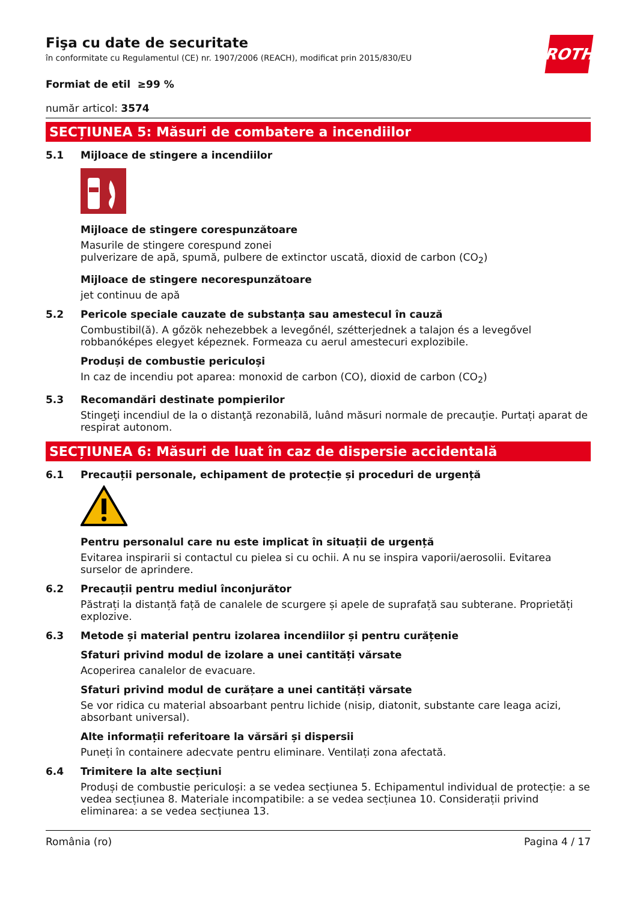ROTH
Fişa cu date de securitate
în conformitate cu Regulamentul (CE) nr. 1907/2006 (REACH), modificat prin 2015/830/EU
Formiat de etil ≥99 %
număr articol: 3574
SECȚIUNEA 5: Măsuri de combatere a incendiilor
5.1 Mijloace de stingere a incendiilor
Mijloace de stingere corespunzătoare
Masurile de stingere corespund zonei
pulverizare de apă, spumă, pulbere de extinctor uscată, dioxid de carbon (CO<sub>2</sub>)
Mijloace de stingere necorespunzătoare
jet continuu de apă
5.2 Pericole speciale cauzate de substanța sau amestecul în cauză
Combustibil(ă). A gőzök nehezebbek a levegőnél, szétterjednek a talajon és a levegővel robbanóképes elegyet képeznek. Formeaza cu aerul amestecuri explozibile.
Produși de combustie periculoși
In caz de incendiu pot aparea: monoxid de carbon (CO), dioxid de carbon (CO<sub>2</sub>)
5.3 Recomandări destinate pompierilor
Stingeţi incendiul de la o distanţă rezonabilă, luând măsuri normale de precauţie. Purtați aparat de respirat autonom.
SECȚIUNEA 6: Măsuri de luat în caz de dispersie accidentală
6.1 Precauții personale, echipament de protecție și proceduri de urgență
Pentru personalul care nu este implicat în situații de urgență
Evitarea inspirarii si contactul cu pielea si cu ochii. A nu se inspira vaporii/aerosolii. Evitarea surselor de aprindere.
6.2 Precauții pentru mediul înconjurător
Păstrați la distanță față de canalele de scurgere și apele de suprafață sau subterane. Proprietăți explozive.
6.3 Metode și material pentru izolarea incendiilor și pentru curățenie
Sfaturi privind modul de izolare a unei cantități vărsate
Acoperirea canalelor de evacuare.
Sfaturi privind modul de curățare a unei cantități vărsate
Se vor ridica cu material absoarbant pentru lichide (nisip, diatonit, substante care leaga acizi, absorbant universal).
Alte informații referitoare la vărsări și dispersii
Puneți în containere adecvate pentru eliminare. Ventilați zona afectată.
6.4 Trimitere la alte secțiuni
Produși de combustie periculoși: a se vedea secțiunea 5. Echipamentul individual de protecție: a se vedea secțiunea 8. Materiale incompatibile: a se vedea secțiunea 10. Considerații privind eliminarea: a se vedea secțiunea 13.
România (ro) Pagina 4 / 17